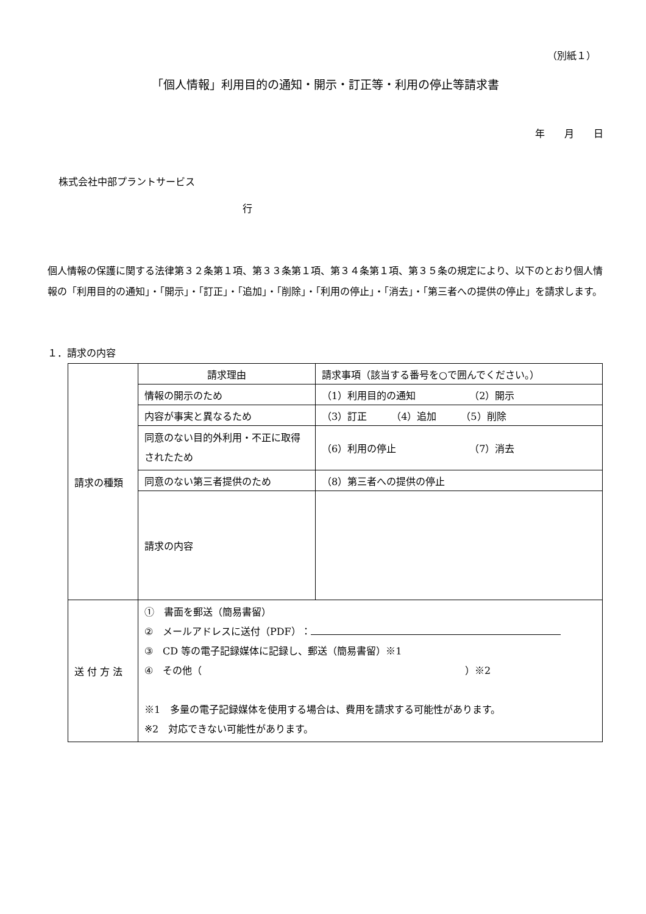（別紙１）
「個人情報」利用目的の通知・開示・訂正等・利用の停止等請求書
年　　月　　日
株式会社中部プラントサービス
行
個人情報の保護に関する法律第３２条第１項、第３３条第１項、第３４条第１項、第３５条の規定により、以下のとおり個人情報の「利用目的の通知」・「開示」・「訂正」・「追加」・「削除」・「利用の停止」・「消去」・「第三者への提供の停止」を請求します。
１．請求の内容
| 請求の種類 | 請求理由 | 請求事項（該当する番号を○で囲んでください。） |
| | 情報の開示のため | （1）利用目的の通知 （2）開示 |
| | 内容が事実と異なるため | （3）訂正 （4）追加 （5）削除 |
| | 同意のない目的外利用・不正に取得されたため | （6）利用の停止 （7）消去 |
| | 同意のない第三者提供のため | （8）第三者への提供の停止 |
| | 請求の内容 | |
| 送 付 方 法 | ① 書面を郵送（簡易書留） ② メールアドレスに送付（PDF）： ③ CD 等の電子記録媒体に記録し、郵送（簡易書留）※1 ④ その他（ ）※2 ※1 多量の電子記録媒体を使用する場合は、費用を請求する可能性があります。 ※2 対応できない可能性があります。 | |